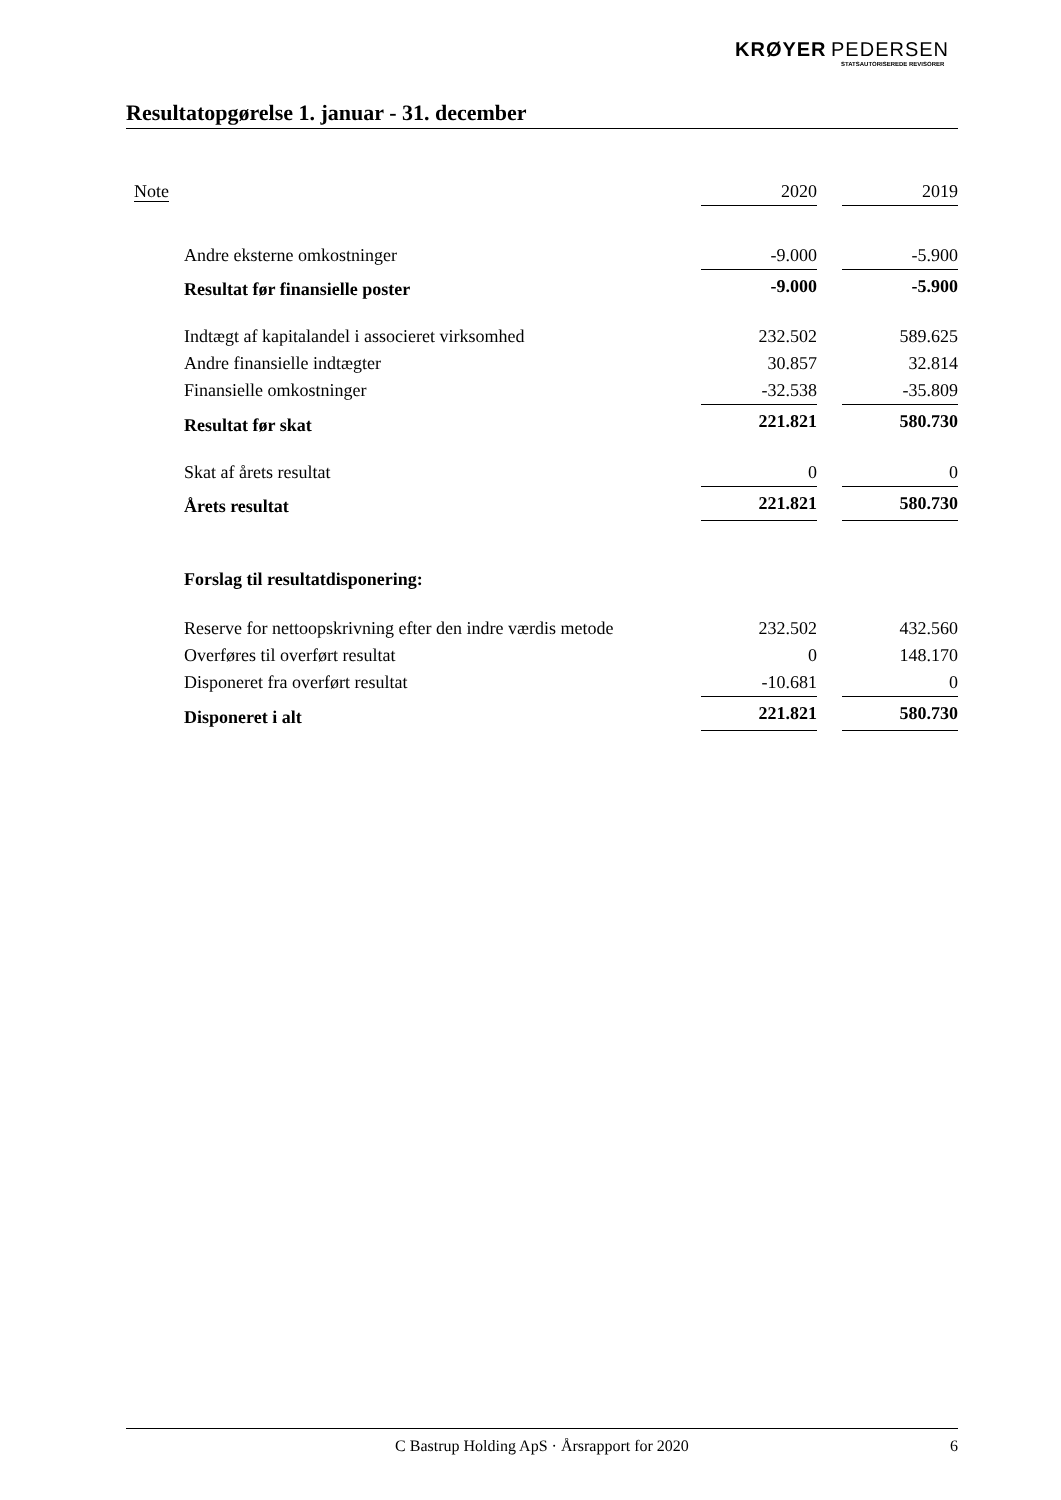KRØYER PEDERSEN
STATSAUTORISEREDE REVISORER
Resultatopgørelse 1. januar - 31. december
| Note | | 2020 | | 2019 |
| --- | --- | --- | --- | --- |
| | Andre eksterne omkostninger | -9.000 | | -5.900 |
| | Resultat før finansielle poster | -9.000 | | -5.900 |
| | Indtægt af kapitalandel i associeret virksomhed | 232.502 | | 589.625 |
| | Andre finansielle indtægter | 30.857 | | 32.814 |
| | Finansielle omkostninger | -32.538 | | -35.809 |
| | Resultat før skat | 221.821 | | 580.730 |
| | Skat af årets resultat | 0 | | 0 |
| | Årets resultat | 221.821 | | 580.730 |
| | Forslag til resultatdisponering: | | | |
| | Reserve for nettoopskrivning efter den indre værdis metode | 232.502 | | 432.560 |
| | Overføres til overført resultat | 0 | | 148.170 |
| | Disponeret fra overført resultat | -10.681 | | 0 |
| | Disponeret i alt | 221.821 | | 580.730 |
C Bastrup Holding ApS · Årsrapport for 2020 6